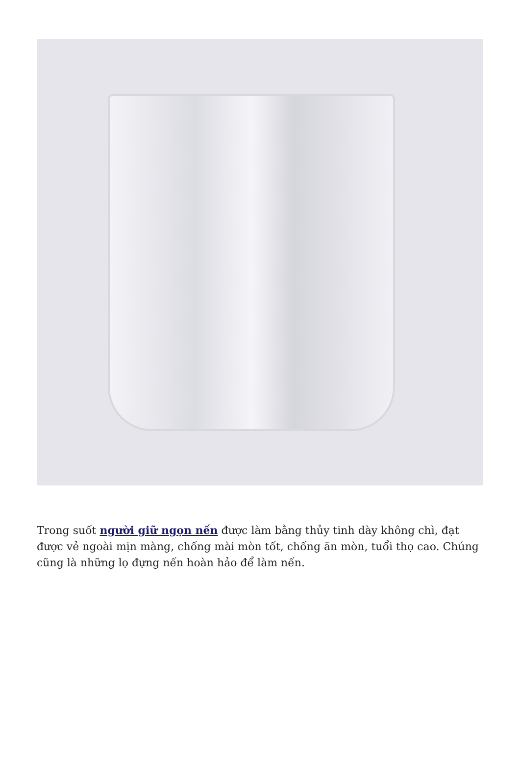Trong suốt người giữ ngọn nến được làm bằng thủy tinh dày không chì, đạt được vẻ ngoài mịn màng, chống mài mòn tốt, chống ăn mòn, tuổi thọ cao. Chúng cũng là những lọ đựng nến hoàn hảo để làm nến.